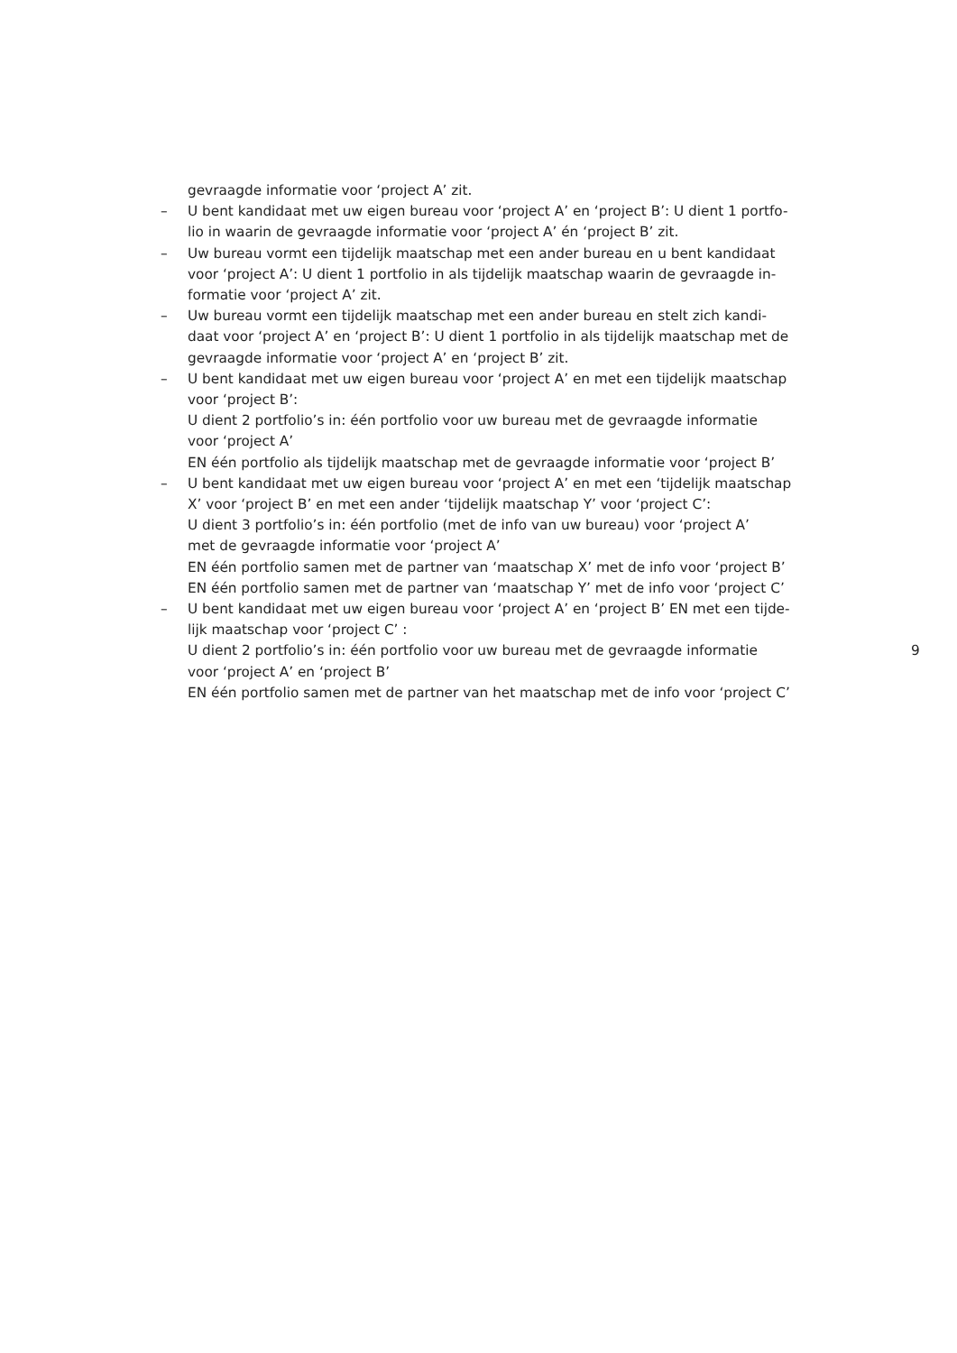gevraagde informatie voor ‘project A’ zit.
– U bent kandidaat met uw eigen bureau voor ‘project A’ en ‘project B’: U dient 1 portfo-
lio in waarin de gevraagde informatie voor ‘project A’ én ‘project B’ zit.
– Uw bureau vormt een tijdelijk maatschap met een ander bureau en u bent kandidaat
voor ‘project A’: U dient 1 portfolio in als tijdelijk maatschap waarin de gevraagde in-
formatie voor ‘project A’ zit.
– Uw bureau vormt een tijdelijk maatschap met een ander bureau en stelt zich kandi-
daat voor ‘project A’ en ‘project B’: U dient 1 portfolio in als tijdelijk maatschap met de
gevraagde informatie voor ‘project A’ en ‘project B’ zit.
– U bent kandidaat met uw eigen bureau voor ‘project A’ en met een tijdelijk maatschap
voor ‘project B’:
U dient 2 portfolio’s in: één portfolio voor uw bureau met de gevraagde informatie
voor ‘project A’
EN één portfolio als tijdelijk maatschap met de gevraagde informatie voor ‘project B’
– U bent kandidaat met uw eigen bureau voor ‘project A’ en met een ‘tijdelijk maatschap
X’ voor ‘project B’ en met een ander ‘tijdelijk maatschap Y’ voor ‘project C’:
U dient 3 portfolio’s in: één portfolio (met de info van uw bureau) voor ‘project A’
met de gevraagde informatie voor ‘project A’
EN één portfolio samen met de partner van ‘maatschap X’ met de info voor ‘project B’
EN één portfolio samen met de partner van ‘maatschap Y’ met de info voor ‘project C’
– U bent kandidaat met uw eigen bureau voor ‘project A’ en ‘project B’ EN met een tijde-
lijk maatschap voor ‘project C’ :
U dient 2 portfolio’s in: één portfolio voor uw bureau met de gevraagde informatie
voor ‘project A’ en ‘project B’
EN één portfolio samen met de partner van het maatschap met de info voor ‘project C’
9